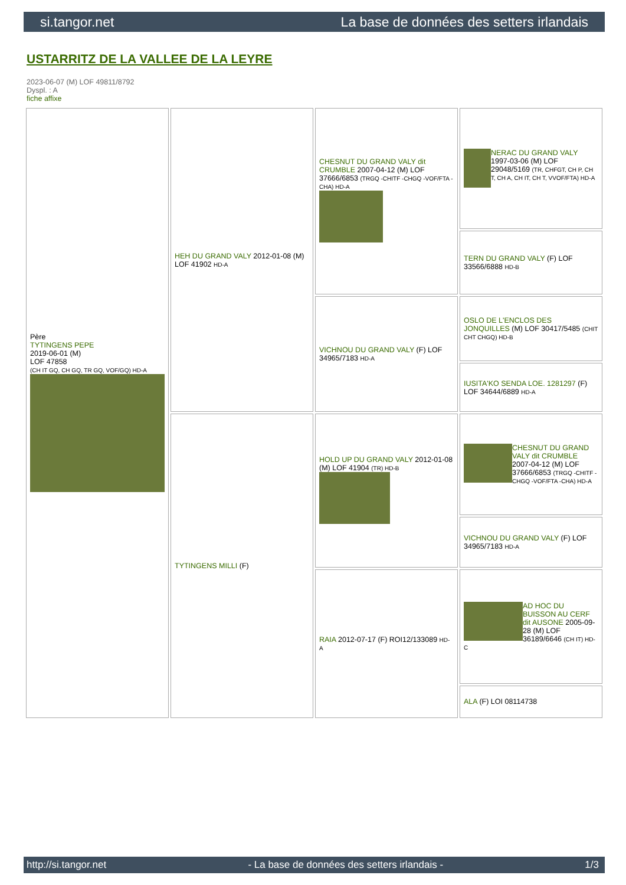si.tangor.net La base de données des setters irlandais
USTARRITZ DE LA VALLEE DE LA LEYRE
2023-06-07 (M) LOF 49811/8792
Dyspl. : A
fiche affixe
| Père TYTINGENS PEPE 2019-06-01 (M) LOF 47858 (CH IT GQ, CH GQ, TR GQ, VOF/GQ) HD-A | HEH DU GRAND VALY 2012-01-08 (M) LOF 41902 HD-A | CHESNUT DU GRAND VALY dit CRUMBLE 2007-04-12 (M) LOF 37666/6853 (TRGQ -CHITF -CHGQ -VOF/FTA -CHA) HD-A | NERAC DU GRAND VALY 1997-03-06 (M) LOF 29048/5169 (TR, CHFGT, CH P, CH T, CH A, CH IT, CH T, VVOF/FTA) HD-A |
| | | | TERN DU GRAND VALY (F) LOF 33566/6888 HD-B |
| | | VICHNOU DU GRAND VALY (F) LOF 34965/7183 HD-A | OSLO DE L'ENCLOS DES JONQUILLES (M) LOF 30417/5485 (CHIT CHT CHGQ) HD-B |
| | | | IUSITA'KO SENDA LOE. 1281297 (F) LOF 34644/6889 HD-A |
| | TYTINGENS MILLI (F) | HOLD UP DU GRAND VALY 2012-01-08 (M) LOF 41904 (TR) HD-B | CHESNUT DU GRAND VALY dit CRUMBLE 2007-04-12 (M) LOF 37666/6853 (TRGQ -CHITF -CHGQ -VOF/FTA -CHA) HD-A |
| | | | VICHNOU DU GRAND VALY (F) LOF 34965/7183 HD-A |
| | | RAIA 2012-07-17 (F) ROI12/133089 HD-A | AD HOC DU BUISSON AU CERF dit AUSONE 2005-09-28 (M) LOF 36189/6646 (CH IT) HD-C |
| | | | ALA (F) LOI 08114738 |
http://si.tangor.net - La base de données des setters irlandais - 1/3